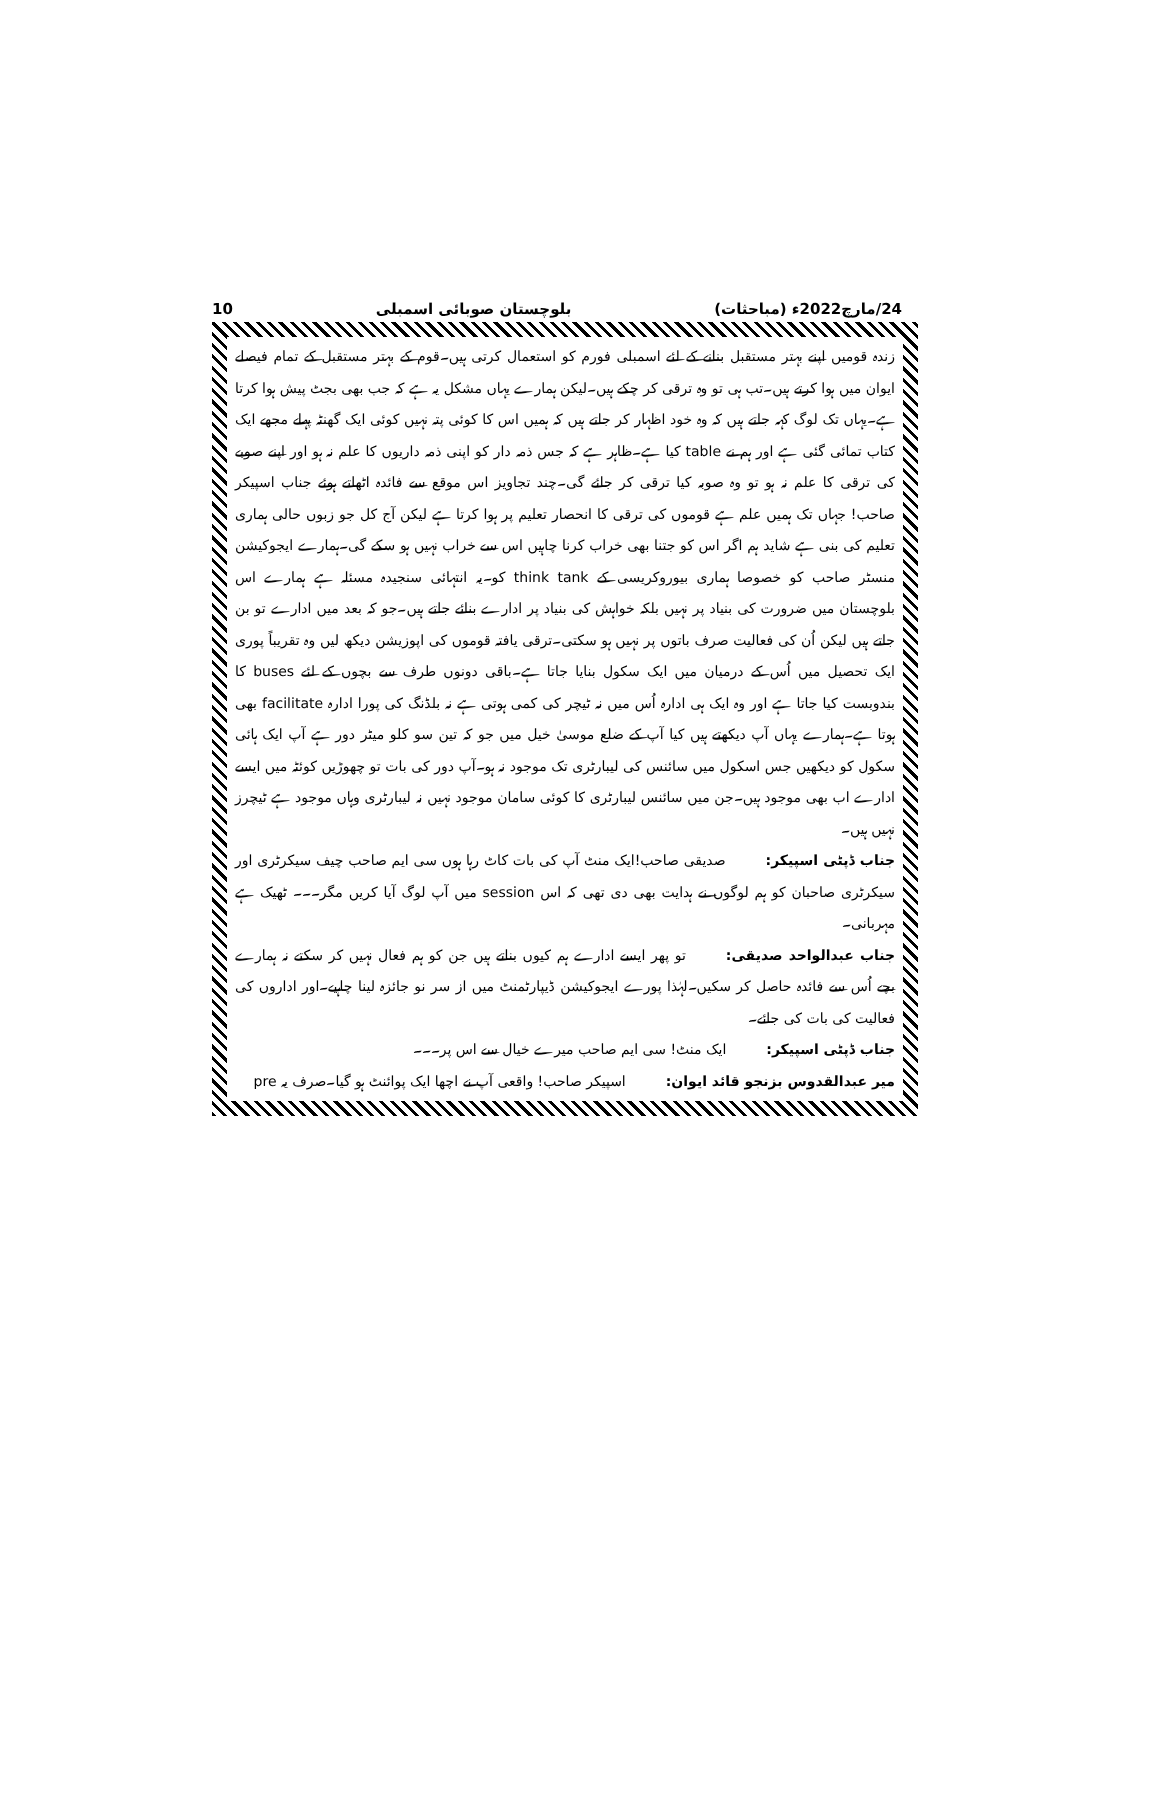24/مارچ2022ء (مباحثات) بلوچستان صوبائی اسمبلی 10
زندہ قومیں اپنے بہتر مستقبل بنانے کے لئے اسمبلی فورم کو استعمال کرتی ہیں۔قوم کے بہتر مستقبل کے تمام فیصلے ایوان میں ہوا کرتے ہیں۔تب ہی تو وہ ترقی کر چکے ہیں۔لیکن ہمارے یہاں مشکل یہ ہے کہ جب بھی بجٹ پیش ہوا کرتا ہے۔یہاں تک لوگ کہہ جاتے ہیں کہ وہ خود اظہار کر جاتے ہیں کہ ہمیں اس کا کوئی پتہ نہیں کوئی ایک گھنٹہ پہلے مجھے ایک کتاب تمائی گئی ہے اور ہم نے table کیا ہے۔ظاہر ہے کہ جس ذمہ دار کو اپنی ذمہ داریوں کا علم نہ ہو اور اپنے صوبے کی ترقی کا علم نہ ہو تو وہ صوبہ کیا ترقی کر جائے گی۔چند تجاویز اس موقع سے فائدہ اٹھاتے ہوئے جناب اسپیکر صاحب! جہاں تک ہمیں علم ہے قوموں کی ترقی کا انحصار تعلیم پر ہوا کرتا ہے لیکن آج کل جو زبوں حالی ہماری تعلیم کی بنی ہے شاید ہم اگر اس کو جتنا بھی خراب کرنا چاہیں اس سے خراب نہیں ہو سکے گی۔ہمارے ایجوکیشن منسٹر صاحب کو خصوصا ہماری بیوروکریسی کے think tank کو۔یہ انتہائی سنجیدہ مسئلہ ہے ہمارے اس بلوچستان میں ضرورت کی بنیاد پر نہیں بلکہ خواہش کی بنیاد پر ادارے بنائے جاتے ہیں۔جو کہ بعد میں ادارے تو بن جاتے ہیں لیکن اُن کی فعالیت صرف باتوں پر نہیں ہو سکتی۔ترقی یافتہ قوموں کی اپوزیشن دیکھ لیں وہ تقریباً پوری ایک تحصیل میں اُس کے درمیان میں ایک سکول بنایا جاتا ہے۔باقی دونوں طرف سے بچوں کے لئے buses کا بندوبست کیا جاتا ہے اور وہ ایک ہی ادارہ اُس میں نہ ٹیچر کی کمی ہوتی ہے نہ بلڈنگ کی پورا ادارہ facilitate بھی ہوتا ہے۔ہمارے یہاں آپ دیکھتے ہیں کیا آپ کے ضلع موسیٰ خیل میں جو کہ تین سو کلو میٹر دور ہے آپ ایک ہائی سکول کو دیکھیں جس اسکول میں سائنس کی لیبارٹری تک موجود نہ ہو۔آپ دور کی بات تو چھوڑیں کوئٹہ میں ایسے ادارے اب بھی موجود ہیں۔جن میں سائنس لیبارٹری کا کوئی سامان موجود نہیں نہ لیبارٹری وہاں موجود ہے ٹیچرز نہیں ہیں۔
جناب ڈپٹی اسپیکر: صدیقی صاحب!ایک منٹ آپ کی بات کاٹ رہا ہوں سی ایم صاحب چیف سیکرٹری اور سیکرٹری صاحبان کو ہم لوگوں نے ہدایت بھی دی تھی کہ اس session میں آپ لوگ آیا کریں مگر۔۔۔ ٹھیک ہے مہربانی۔
جناب عبدالواحد صدیقی: تو پھر ایسے ادارے ہم کیوں بناتے ہیں جن کو ہم فعال نہیں کر سکتے نہ ہمارے بچے اُس سے فائدہ حاصل کر سکیں۔لہٰذا پورے ایجوکیشن ڈیپارٹمنٹ میں از سر نو جائزہ لینا چاہیے۔اور اداروں کی فعالیت کی بات کی جائے۔
جناب ڈپٹی اسپیکر: ایک منٹ! سی ایم صاحب میرے خیال سے اس پر۔۔۔
میر عبدالقدوس بزنجو قائد ایوان: اسپیکر صاحب! واقعی آپ نے اچھا ایک پوائنٹ ہو گیا۔صرف یہ pre